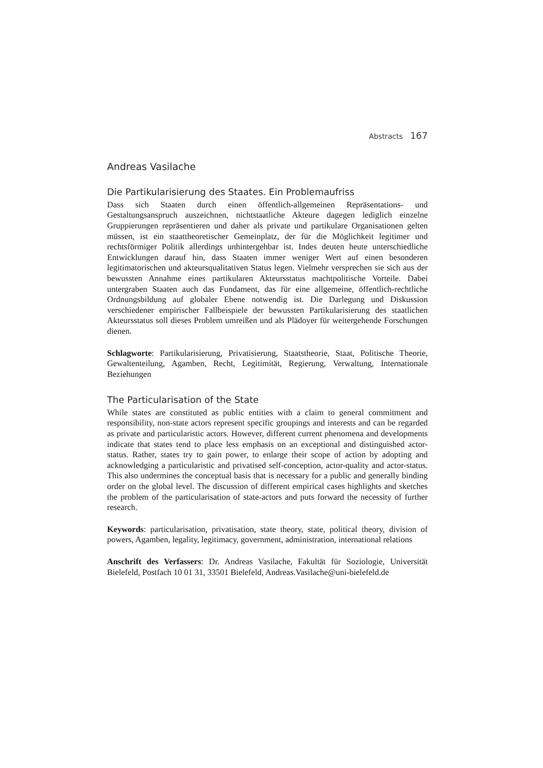Abstracts 167
Andreas Vasilache
Die Partikularisierung des Staates. Ein Problemaufriss
Dass sich Staaten durch einen öffentlich-allgemeinen Repräsentations- und Gestaltungsanspruch auszeichnen, nichtstaatliche Akteure dagegen lediglich einzelne Gruppierungen repräsentieren und daher als private und partikulare Organisationen gelten müssen, ist ein staattheoretischer Gemeinplatz, der für die Möglichkeit legitimer und rechtsförmiger Politik allerdings unhintergehbar ist. Indes deuten heute unterschiedliche Entwicklungen darauf hin, dass Staaten immer weniger Wert auf einen besonderen legitimatorischen und akteursqualitativen Status legen. Vielmehr versprechen sie sich aus der bewussten Annahme eines partikularen Akteursstatus machtpolitische Vorteile. Dabei untergraben Staaten auch das Fundament, das für eine allgemeine, öffentlich-rechtliche Ordnungsbildung auf globaler Ebene notwendig ist. Die Darlegung und Diskussion verschiedener empirischer Fallbeispiele der bewussten Partikularisierung des staatlichen Akteursstatus soll dieses Problem umreißen und als Plädoyer für weitergehende Forschungen dienen.
Schlagworte: Partikularisierung, Privatisierung, Staatstheorie, Staat, Politische Theorie, Gewaltenteilung, Agamben, Recht, Legitimität, Regierung, Verwaltung, Internationale Beziehungen
The Particularisation of the State
While states are constituted as public entities with a claim to general commitment and responsibility, non-state actors represent specific groupings and interests and can be regarded as private and particularistic actors. However, different current phenomena and developments indicate that states tend to place less emphasis on an exceptional and distinguished actor-status. Rather, states try to gain power, to enlarge their scope of action by adopting and acknowledging a particularistic and privatised self-conception, actor-quality and actor-status. This also undermines the conceptual basis that is necessary for a public and generally binding order on the global level. The discussion of different empirical cases highlights and sketches the problem of the particularisation of state-actors and puts forward the necessity of further research.
Keywords: particularisation, privatisation, state theory, state, political theory, division of powers, Agamben, legality, legitimacy, government, administration, international relations
Anschrift des Verfassers: Dr. Andreas Vasilache, Fakultät für Soziologie, Universität Bielefeld, Postfach 10 01 31, 33501 Bielefeld, Andreas.Vasilache@uni-bielefeld.de